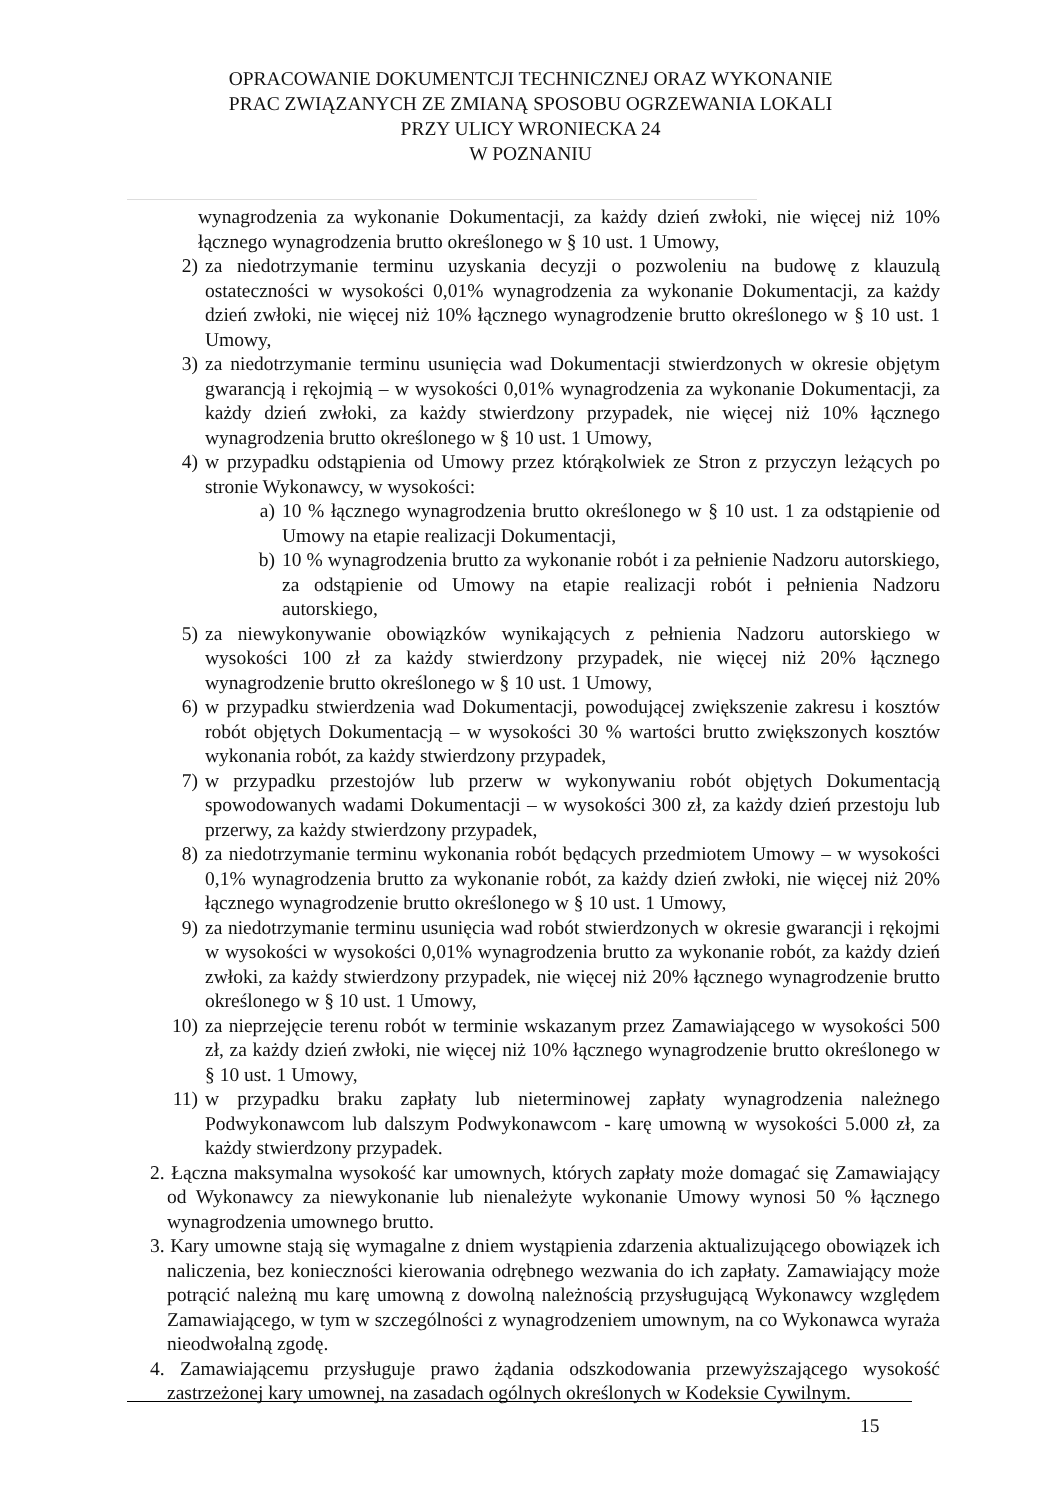OPRACOWANIE DOKUMENTCJI TECHNICZNEJ ORAZ WYKONANIE
PRAC ZWIĄZANYCH ZE ZMIANĄ SPOSOBU OGRZEWANIA LOKALI
PRZY ULICY WRONIECKA 24
W POZNANIU
wynagrodzenia za wykonanie Dokumentacji, za każdy dzień zwłoki, nie więcej niż 10% łącznego wynagrodzenia brutto określonego w § 10 ust. 1 Umowy,
2) za niedotrzymanie terminu uzyskania decyzji o pozwoleniu na budowę z klauzulą ostateczności w wysokości 0,01% wynagrodzenia za wykonanie Dokumentacji, za każdy dzień zwłoki, nie więcej niż 10% łącznego wynagrodzenie brutto określonego w § 10 ust. 1 Umowy,
3) za niedotrzymanie terminu usunięcia wad Dokumentacji stwierdzonych w okresie objętym gwarancją i rękojmią – w wysokości 0,01% wynagrodzenia za wykonanie Dokumentacji, za każdy dzień zwłoki, za każdy stwierdzony przypadek, nie więcej niż 10% łącznego wynagrodzenia brutto określonego w § 10 ust. 1 Umowy,
4) w przypadku odstąpienia od Umowy przez którąkolwiek ze Stron z przyczyn leżących po stronie Wykonawcy, w wysokości:
a) 10 % łącznego wynagrodzenia brutto określonego w § 10 ust. 1 za odstąpienie od Umowy na etapie realizacji Dokumentacji,
b) 10 % wynagrodzenia brutto za wykonanie robót i za pełnienie Nadzoru autorskiego, za odstąpienie od Umowy na etapie realizacji robót i pełnienia Nadzoru autorskiego,
5) za niewykonywanie obowiązków wynikających z pełnienia Nadzoru autorskiego w wysokości 100 zł za każdy stwierdzony przypadek, nie więcej niż 20% łącznego wynagrodzenie brutto określonego w § 10 ust. 1 Umowy,
6) w przypadku stwierdzenia wad Dokumentacji, powodującej zwiększenie zakresu i kosztów robót objętych Dokumentacją – w wysokości 30 % wartości brutto zwiększonych kosztów wykonania robót, za każdy stwierdzony przypadek,
7) w przypadku przestojów lub przerw w wykonywaniu robót objętych Dokumentacją spowodowanych wadami Dokumentacji – w wysokości 300 zł, za każdy dzień przestoju lub przerwy, za każdy stwierdzony przypadek,
8) za niedotrzymanie terminu wykonania robót będących przedmiotem Umowy – w wysokości 0,1% wynagrodzenia brutto za wykonanie robót, za każdy dzień zwłoki, nie więcej niż 20% łącznego wynagrodzenie brutto określonego w § 10 ust. 1 Umowy,
9) za niedotrzymanie terminu usunięcia wad robót stwierdzonych w okresie gwarancji i rękojmi w wysokości w wysokości 0,01% wynagrodzenia brutto za wykonanie robót, za każdy dzień zwłoki, za każdy stwierdzony przypadek, nie więcej niż 20% łącznego wynagrodzenie brutto określonego w § 10 ust. 1 Umowy,
10) za nieprzejęcie terenu robót w terminie wskazanym przez Zamawiającego w wysokości 500 zł, za każdy dzień zwłoki, nie więcej niż 10% łącznego wynagrodzenie brutto określonego w § 10 ust. 1 Umowy,
11) w przypadku braku zapłaty lub nieterminowej zapłaty wynagrodzenia należnego Podwykonawcom lub dalszym Podwykonawcom - karę umowną w wysokości 5.000 zł, za każdy stwierdzony przypadek.
2. Łączna maksymalna wysokość kar umownych, których zapłaty może domagać się Zamawiający od Wykonawcy za niewykonanie lub nienależyte wykonanie Umowy wynosi 50 % łącznego wynagrodzenia umownego brutto.
3. Kary umowne stają się wymagalne z dniem wystąpienia zdarzenia aktualizującego obowiązek ich naliczenia, bez konieczności kierowania odrębnego wezwania do ich zapłaty. Zamawiający może potrącić należną mu karę umowną z dowolną należnością przysługującą Wykonawcy względem Zamawiającego, w tym w szczególności z wynagrodzeniem umownym, na co Wykonawca wyraża nieodwołalną zgodę.
4. Zamawiającemu przysługuje prawo żądania odszkodowania przewyższającego wysokość zastrzeżonej kary umownej, na zasadach ogólnych określonych w Kodeksie Cywilnym.
15